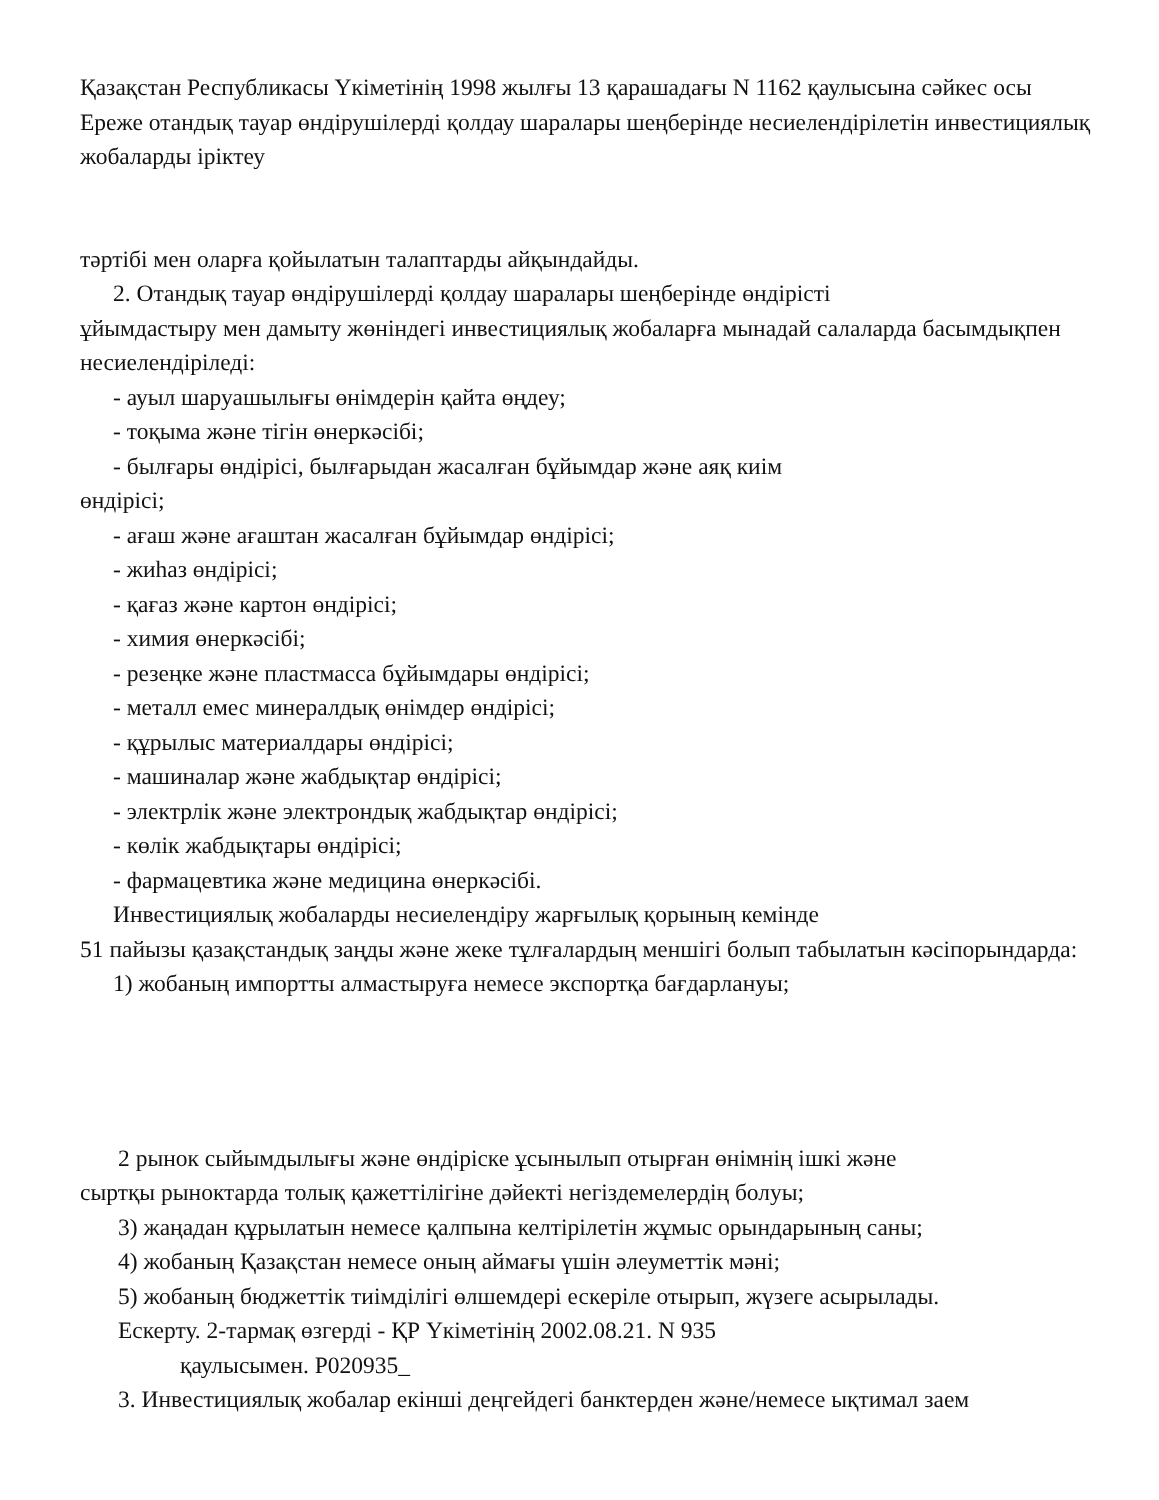Қазақстан Республикасы Үкіметінің 1998 жылғы 13 қарашадағы N 1162 қаулысына сәйкес осы Ереже отандық тауар өндірушілерді қолдау шаралары шеңберінде несиелендірілетін инвестициялық жобаларды іріктеу
тәртібі мен оларға қойылатын талаптарды айқындайды.
2. Отандық тауар өндірушілерді қолдау шаралары шеңберінде өндірісті
ұйымдастыру мен дамыту жөніндегі инвестициялық жобаларға мынадай салаларда басымдықпен несиелендіріледі:
- ауыл шаруашылығы өнімдерін қайта өңдеу;
- тоқыма және тігін өнеркәсібі;
- былғары өндірісі, былғарыдан жасалған бұйымдар және аяқ киім
өндірісі;
- ағаш және ағаштан жасалған бұйымдар өндірісі;
- жиһаз өндірісі;
- қағаз және картон өндірісі;
- химия өнеркәсібі;
- резеңке және пластмасса бұйымдары өндірісі;
- металл емес минералдық өнімдер өндірісі;
- құрылыс материалдары өндірісі;
- машиналар және жабдықтар өндірісі;
- электрлік және электрондық жабдықтар өндірісі;
- көлік жабдықтары өндірісі;
- фармацевтика және медицина өнеркәсібі.
Инвестициялық жобаларды несиелендіру жарғылық қорының кемінде
51 пайызы қазақстандық заңды және жеке тұлғалардың меншігі болып табылатын кәсіпорындарда:
1) жобаның импортты алмастыруға немесе экспортқа бағдарлануы;
2 рынок сыйымдылығы және өндіріске ұсынылып отырған өнімнің ішкі және
сыртқы рыноктарда толық қажеттілігіне дәйекті негіздемелердің болуы;
3) жаңадан құрылатын немесе қалпына келтірілетін жұмыс орындарының саны;
4) жобаның Қазақстан немесе оның аймағы үшін әлеуметтік мәні;
5) жобаның бюджеттік тиімділігі өлшемдері ескеріле отырып, жүзеге асырылады.
Ескерту. 2-тармақ өзгерді - ҚР Үкіметінің 2002.08.21. N 935
қаулысымен. P020935_
3. Инвестициялық жобалар екінші деңгейдегі банктерден және/немесе ықтимал заем